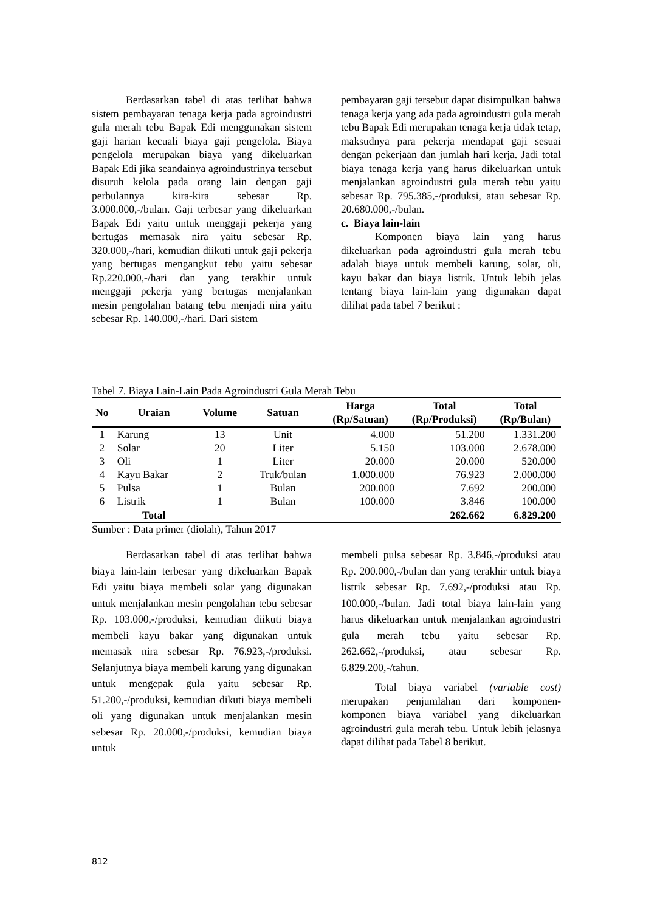Berdasarkan tabel di atas terlihat bahwa sistem pembayaran tenaga kerja pada agroindustri gula merah tebu Bapak Edi menggunakan sistem gaji harian kecuali biaya gaji pengelola. Biaya pengelola merupakan biaya yang dikeluarkan Bapak Edi jika seandainya agroindustrinya tersebut disuruh kelola pada orang lain dengan gaji perbulannya kira-kira sebesar Rp. 3.000.000,-/bulan. Gaji terbesar yang dikeluarkan Bapak Edi yaitu untuk menggaji pekerja yang bertugas memasak nira yaitu sebesar Rp. 320.000,-/hari, kemudian diikuti untuk gaji pekerja yang bertugas mengangkut tebu yaitu sebesar Rp.220.000,-/hari dan yang terakhir untuk menggaji pekerja yang bertugas menjalankan mesin pengolahan batang tebu menjadi nira yaitu sebesar Rp. 140.000,-/hari. Dari sistem
pembayaran gaji tersebut dapat disimpulkan bahwa tenaga kerja yang ada pada agroindustri gula merah tebu Bapak Edi merupakan tenaga kerja tidak tetap, maksudnya para pekerja mendapat gaji sesuai dengan pekerjaan dan jumlah hari kerja. Jadi total biaya tenaga kerja yang harus dikeluarkan untuk menjalankan agroindustri gula merah tebu yaitu sebesar Rp. 795.385,-/produksi, atau sebesar Rp. 20.680.000,-/bulan.
c. Biaya lain-lain
Komponen biaya lain yang harus dikeluarkan pada agroindustri gula merah tebu adalah biaya untuk membeli karung, solar, oli, kayu bakar dan biaya listrik. Untuk lebih jelas tentang biaya lain-lain yang digunakan dapat dilihat pada tabel 7 berikut :
Tabel 7. Biaya Lain-Lain Pada Agroindustri Gula Merah Tebu
| No | Uraian | Volume | Satuan | Harga (Rp/Satuan) | Total (Rp/Produksi) | Total (Rp/Bulan) |
| --- | --- | --- | --- | --- | --- | --- |
| 1 | Karung | 13 | Unit | 4.000 | 51.200 | 1.331.200 |
| 2 | Solar | 20 | Liter | 5.150 | 103.000 | 2.678.000 |
| 3 | Oli | 1 | Liter | 20.000 | 20.000 | 520.000 |
| 4 | Kayu Bakar | 2 | Truk/bulan | 1.000.000 | 76.923 | 2.000.000 |
| 5 | Pulsa | 1 | Bulan | 200.000 | 7.692 | 200.000 |
| 6 | Listrik | 1 | Bulan | 100.000 | 3.846 | 100.000 |
| | Total | | | | 262.662 | 6.829.200 |
Sumber : Data primer (diolah), Tahun 2017
Berdasarkan tabel di atas terlihat bahwa biaya lain-lain terbesar yang dikeluarkan Bapak Edi yaitu biaya membeli solar yang digunakan untuk menjalankan mesin pengolahan tebu sebesar Rp. 103.000,-/produksi, kemudian diikuti biaya membeli kayu bakar yang digunakan untuk memasak nira sebesar Rp. 76.923,-/produksi. Selanjutnya biaya membeli karung yang digunakan untuk mengepak gula yaitu sebesar Rp. 51.200,-/produksi, kemudian dikuti biaya membeli oli yang digunakan untuk menjalankan mesin sebesar Rp. 20.000,-/produksi, kemudian biaya untuk
membeli pulsa sebesar Rp. 3.846,-/produksi atau Rp. 200.000,-/bulan dan yang terakhir untuk biaya listrik sebesar Rp. 7.692,-/produksi atau Rp. 100.000,-/bulan. Jadi total biaya lain-lain yang harus dikeluarkan untuk menjalankan agroindustri gula merah tebu yaitu sebesar Rp. 262.662,-/produksi, atau sebesar Rp. 6.829.200,-/tahun.
Total biaya variabel (variable cost) merupakan penjumlahan dari komponen-komponen biaya variabel yang dikeluarkan agroindustri gula merah tebu. Untuk lebih jelasnya dapat dilihat pada Tabel 8 berikut.
812